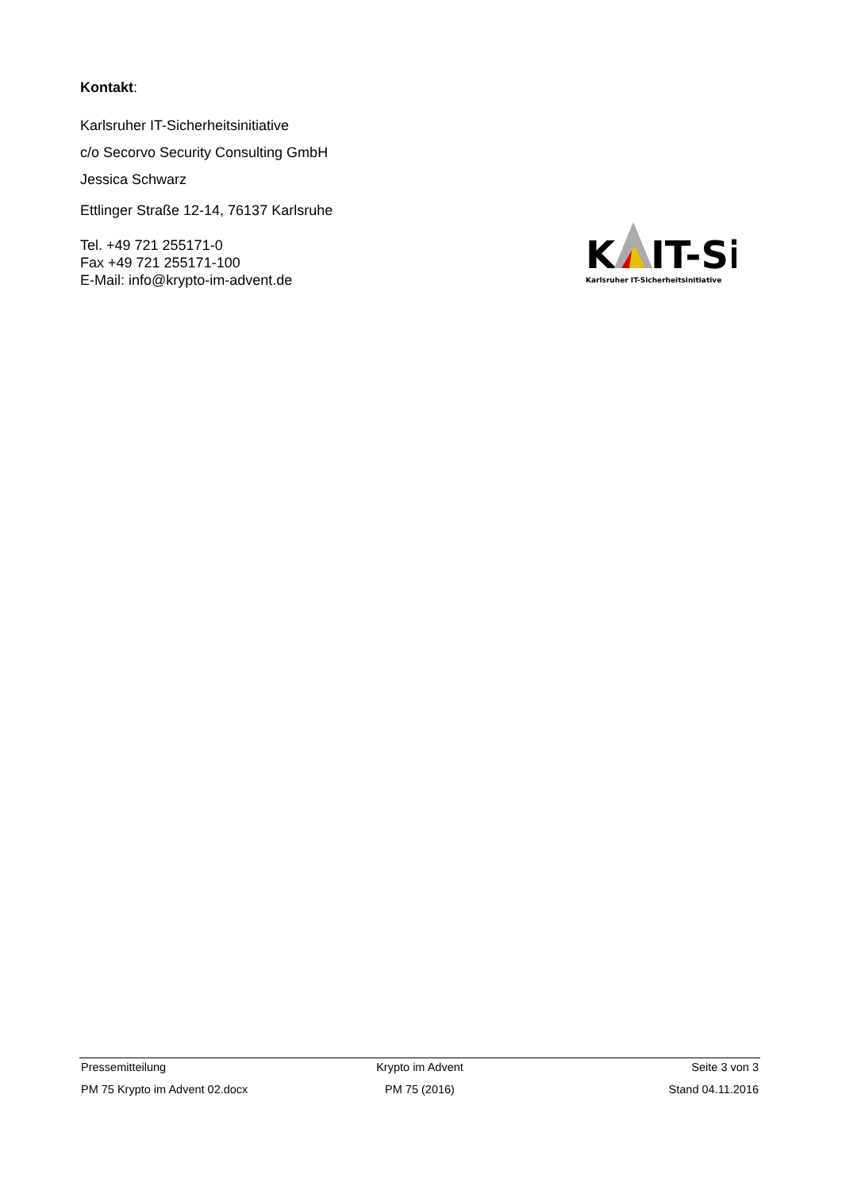Kontakt:
Karlsruher IT-Sicherheitsinitiative
c/o Secorvo Security Consulting GmbH
Jessica Schwarz
Ettlinger Straße 12-14, 76137 Karlsruhe
Tel. +49 721 255171-0
Fax +49 721 255171-100
E-Mail: info@krypto-im-advent.de
K
IT-Si
Karlsruher IT-Sicherheitsinitiative
Pressemitteilung Krypto im Advent Seite 3 von 3
PM 75 Krypto im Advent 02.docx PM 75 (2016) Stand 04.11.2016